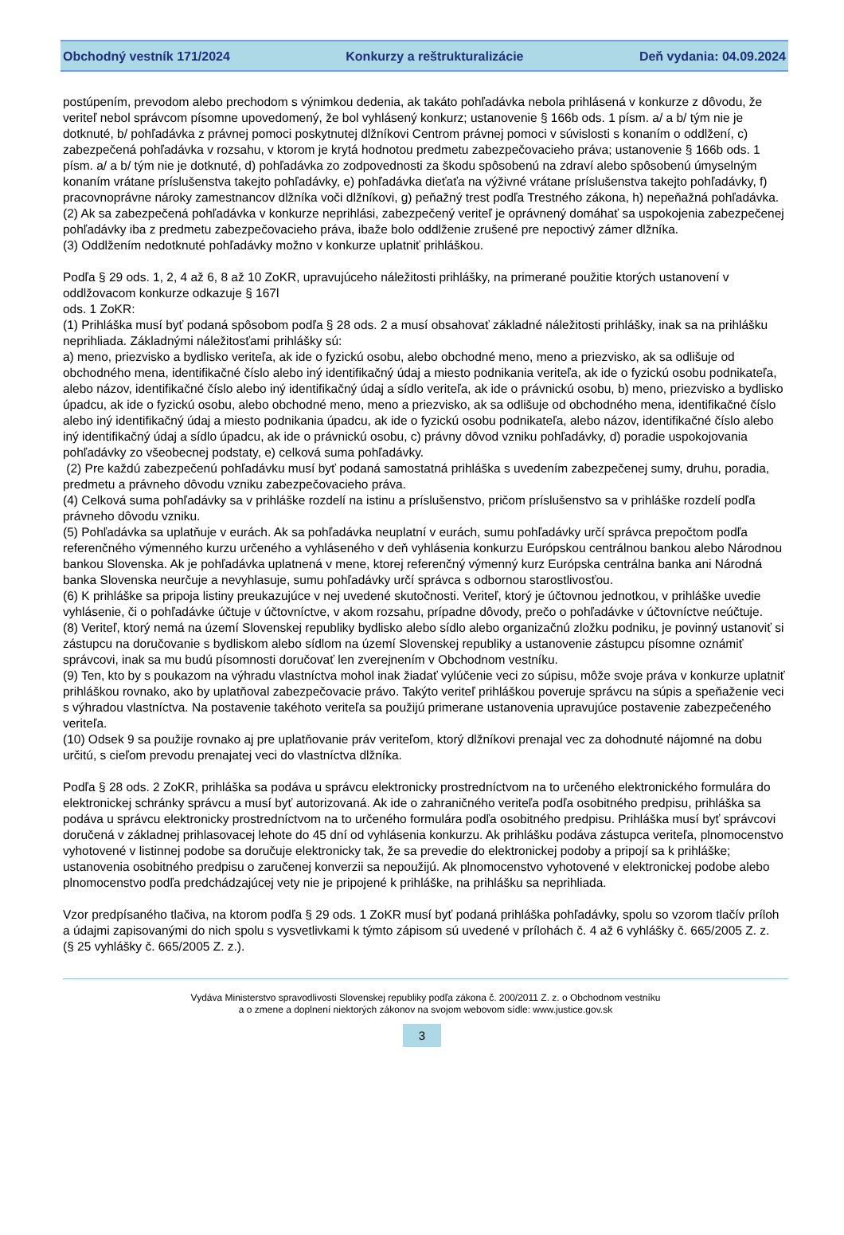Obchodný vestník 171/2024 Konkurzy a reštrukturalizácie Deň vydania: 04.09.2024
postúpením, prevodom alebo prechodom s výnimkou dedenia, ak takáto pohľadávka nebola prihlásená v konkurze z dôvodu, že veriteľ nebol správcom písomne upovedomený, že bol vyhlásený konkurz; ustanovenie § 166b ods. 1 písm. a/ a b/ tým nie je dotknuté, b/ pohľadávka z právnej pomoci poskytnutej dlžníkovi Centrom právnej pomoci v súvislosti s konaním o oddlžení, c) zabezpečená pohľadávka v rozsahu, v ktorom je krytá hodnotou predmetu zabezpečovacieho práva; ustanovenie § 166b ods. 1 písm. a/ a b/ tým nie je dotknuté, d) pohľadávka zo zodpovednosti za škodu spôsobenú na zdraví alebo spôsobenú úmyselným konaním vrátane príslušenstva takejto pohľadávky, e) pohľadávka dieťaťa na výživné vrátane príslušenstva takejto pohľadávky, f) pracovnoprávne nároky zamestnancov dlžníka voči dlžníkovi, g) peňažný trest podľa Trestného zákona, h) nepeňažná pohľadávka.
(2) Ak sa zabezpečená pohľadávka v konkurze neprihlási, zabezpečený veriteľ je oprávnený domáhať sa uspokojenia zabezpečenej pohľadávky iba z predmetu zabezpečovacieho práva, ibažе bolo oddlženie zrušené pre nepoctivý zámer dlžníka.
(3) Oddlžením nedotknuté pohľadávky možno v konkurze uplatniť prihláškou.
Podľa § 29 ods. 1, 2, 4 až 6, 8 až 10 ZoKR, upravujúceho náležitosti prihlášky, na primerané použitie ktorých ustanovení v oddlžovacom konkurze odkazuje § 167l
ods. 1 ZoKR:
(1) Prihláška musí byť podaná spôsobom podľa § 28 ods. 2 a musí obsahovať základné náležitosti prihlášky, inak sa na prihlášku neprihliada. Základnými náležitosťami prihlášky sú:
a) meno, priezvisko a bydlisko veriteľa, ak ide o fyzickú osobu, alebo obchodné meno, meno a priezvisko, ak sa odlišuje od obchodného mena, identifikačné číslo alebo iný identifikačný údaj a miesto podnikania veriteľa, ak ide o fyzickú osobu podnikateľa, alebo názov, identifikačné číslo alebo iný identifikačný údaj a sídlo veriteľa, ak ide o právnickú osobu, b) meno, priezvisko a bydlisko úpadcu, ak ide o fyzickú osobu, alebo obchodné meno, meno a priezvisko, ak sa odlišuje od obchodného mena, identifikačné číslo alebo iný identifikačný údaj a miesto podnikania úpadcu, ak ide o fyzickú osobu podnikateľa, alebo názov, identifikačné číslo alebo iný identifikačný údaj a sídlo úpadcu, ak ide o právnickú osobu, c) právny dôvod vzniku pohľadávky, d) poradie uspokojovania pohľadávky zo všeobecnej podstaty, e) celková suma pohľadávky.
(2) Pre každú zabezpečenú pohľadávku musí byť podaná samostatná prihláška s uvedením zabezpečenej sumy, druhu, poradia, predmetu a právneho dôvodu vzniku zabezpečovacieho práva.
(4) Celková suma pohľadávky sa v prihláške rozdelí na istinu a príslušenstvo, pričom príslušenstvo sa v prihláške rozdelí podľa právneho dôvodu vzniku.
(5) Pohľadávka sa uplatňuje v eurách. Ak sa pohľadávka neuplatní v eurách, sumu pohľadávky určí správca prepočtom podľa referenčného výmenného kurzu určeného a vyhláseného v deň vyhlásenia konkurzu Európskou centrálnou bankou alebo Národnou bankou Slovenska. Ak je pohľadávka uplatnená v mene, ktorej referenčný výmenný kurz Európska centrálna banka ani Národná banka Slovenska neurčuje a nevyhlasuje, sumu pohľadávky určí správca s odbornou starostlivosťou.
(6) K prihláške sa pripoja listiny preukazujúce v nej uvedené skutočnosti. Veriteľ, ktorý je účtovnou jednotkou, v prihláške uvedie vyhlásenie, či o pohľadávke účtuje v účtovníctve, v akom rozsahu, prípadne dôvody, prečo o pohľadávke v účtovníctve neúčtuje.
(8) Veriteľ, ktorý nemá na území Slovenskej republiky bydlisko alebo sídlo alebo organizačnú zložku podniku, je povinný ustanoviť si zástupcu na doručovanie s bydliskom alebo sídlom na území Slovenskej republiky a ustanovenie zástupcu písomne oznámiť správcovi, inak sa mu budú písomnosti doručovať len zverejnením v Obchodnom vestníku.
(9) Ten, kto by s poukazom na výhradu vlastníctva mohol inak žiadať vylúčenie veci zo súpisu, môže svoje práva v konkurze uplatniť prihláškou rovnako, ako by uplatňoval zabezpečovacie právo. Takýto veriteľ prihláškou poveruje správcu na súpis a speňaženie veci s výhradou vlastníctva. Na postavenie takéhoto veriteľa sa použijú primerane ustanovenia upravujúce postavenie zabezpečeného veriteľa.
(10) Odsek 9 sa použije rovnako aj pre uplatňovanie práv veriteľom, ktorý dlžníkovi prenajal vec za dohodnuté nájomné na dobu určitú, s cieľom prevodu prenajatej veci do vlastníctva dlžníka.
Podľa § 28 ods. 2 ZoKR, prihláška sa podáva u správcu elektronicky prostredníctvom na to určeného elektronického formulára do elektronickej schránky správcu a musí byť autorizovaná. Ak ide o zahraničného veriteľa podľa osobitného predpisu, prihláška sa podáva u správcu elektronicky prostredníctvom na to určeného formulára podľa osobitného predpisu. Prihláška musí byť správcovi doručená v základnej prihlasovacej lehote do 45 dní od vyhlásenia konkurzu. Ak prihlášku podáva zástupca veriteľa, plnomocenstvo vyhotovené v listinnej podobe sa doručuje elektronicky tak, že sa prevedie do elektronickej podoby a pripojí sa k prihláške; ustanovenia osobitného predpisu o zaručenej konverzii sa nepoužijú. Ak plnomocenstvo vyhotovené v elektronickej podobe alebo plnomocenstvo podľa predchádzajúcej vety nie je pripojené k prihláške, na prihlášku sa neprihliada.
Vzor predpísaného tlačiva, na ktorom podľa § 29 ods. 1 ZoKR musí byť podaná prihláška pohľadávky, spolu so vzorom tlačív príloh a údajmi zapisovanými do nich spolu s vysvetlivkami k týmto zápisom sú uvedené v prílohách č. 4 až 6 vyhlášky č. 665/2005 Z. z.
(§ 25 vyhlášky č. 665/2005 Z. z.).
Vydáva Ministerstvo spravodlivosti Slovenskej republiky podľa zákona č. 200/2011 Z. z. o Obchodnom vestníku
a o zmene a doplnení niektorých zákonov na svojom webovom sídle: www.justice.gov.sk
3